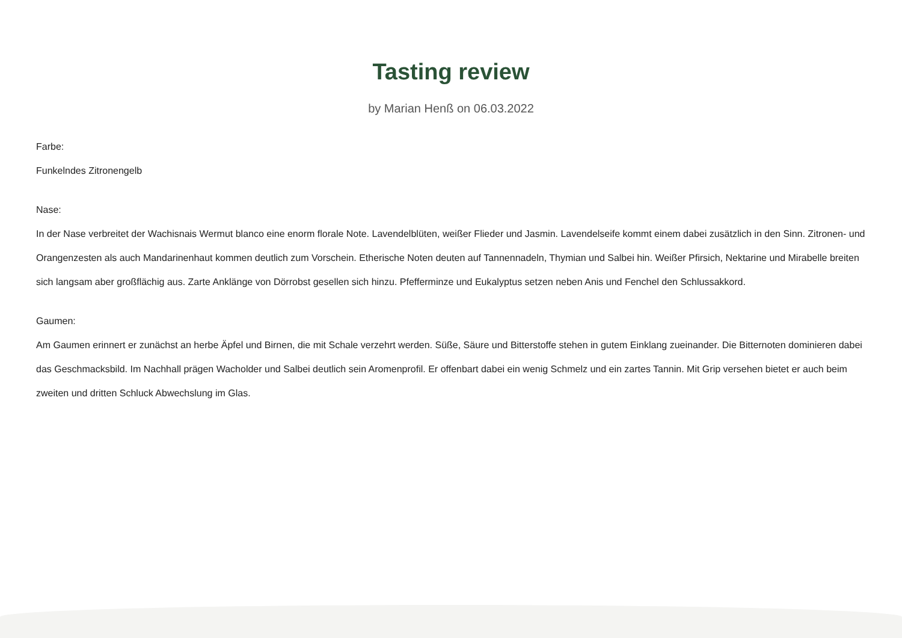Tasting review
by Marian Henß on 06.03.2022
Farbe:
Funkelndes Zitronengelb
Nase:
In der Nase verbreitet der Wachisnais Wermut blanco eine enorm florale Note. Lavendelblüten, weißer Flieder und Jasmin. Lavendelseife kommt einem dabei zusätzlich in den Sinn. Zitronen- und Orangenzesten als auch Mandarinenhaut kommen deutlich zum Vorschein. Etherische Noten deuten auf Tannennadeln, Thymian und Salbei hin. Weißer Pfirsich, Nektarine und Mirabelle breiten sich langsam aber großflächig aus. Zarte Anklänge von Dörrobst gesellen sich hinzu. Pfefferminze und Eukalyptus setzen neben Anis und Fenchel den Schlussakkord.
Gaumen:
Am Gaumen erinnert er zunächst an herbe Äpfel und Birnen, die mit Schale verzehrt werden. Süße, Säure und Bitterstoffe stehen in gutem Einklang zueinander. Die Bitternoten dominieren dabei das Geschmacksbild. Im Nachhall prägen Wacholder und Salbei deutlich sein Aromenprofil. Er offenbart dabei ein wenig Schmelz und ein zartes Tannin. Mit Grip versehen bietet er auch beim zweiten und dritten Schluck Abwechslung im Glas.